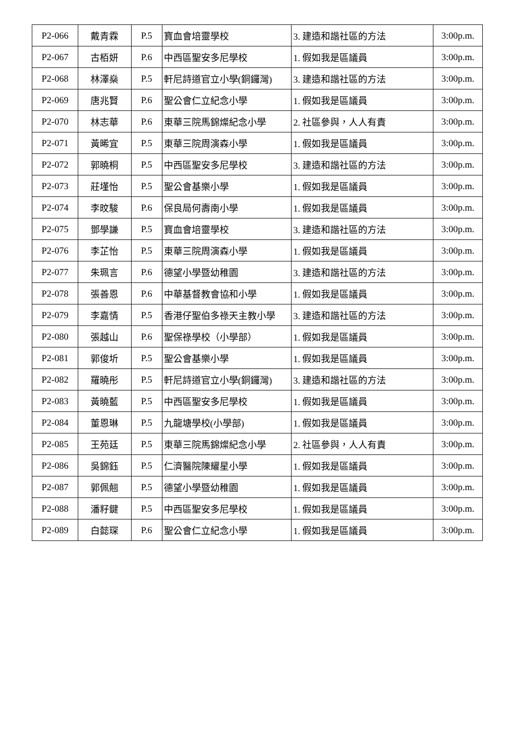| P2-066 | 戴青霖 | P.5 | 寶血會培靈學校 | 3. 建造和諧社區的方法 | 3:00p.m. |
| P2-067 | 古栢妍 | P.6 | 中西區聖安多尼學校 | 1. 假如我是區議員 | 3:00p.m. |
| P2-068 | 林澤燊 | P.5 | 軒尼詩道官立小學(銅鑼灣) | 3. 建造和諧社區的方法 | 3:00p.m. |
| P2-069 | 唐兆賢 | P.6 | 聖公會仁立紀念小學 | 1. 假如我是區議員 | 3:00p.m. |
| P2-070 | 林志華 | P.6 | 東華三院馬錦燦紀念小學 | 2. 社區參與，人人有責 | 3:00p.m. |
| P2-071 | 黃晞宜 | P.5 | 東華三院周演森小學 | 1. 假如我是區議員 | 3:00p.m. |
| P2-072 | 郭曉桐 | P.5 | 中西區聖安多尼學校 | 3. 建造和諧社區的方法 | 3:00p.m. |
| P2-073 | 莊墐怡 | P.5 | 聖公會基樂小學 | 1. 假如我是區議員 | 3:00p.m. |
| P2-074 | 李旼駿 | P.6 | 保良局何壽南小學 | 1. 假如我是區議員 | 3:00p.m. |
| P2-075 | 鄧學謙 | P.5 | 寶血會培靈學校 | 3. 建造和諧社區的方法 | 3:00p.m. |
| P2-076 | 李芷怡 | P.5 | 東華三院周演森小學 | 1. 假如我是區議員 | 3:00p.m. |
| P2-077 | 朱珮言 | P.6 | 德望小學暨幼稚園 | 3. 建造和諧社區的方法 | 3:00p.m. |
| P2-078 | 張善恩 | P.6 | 中華基督教會協和小學 | 1. 假如我是區議員 | 3:00p.m. |
| P2-079 | 李嘉情 | P.5 | 香港仔聖伯多祿天主教小學 | 3. 建造和諧社區的方法 | 3:00p.m. |
| P2-080 | 張越山 | P.6 | 聖保祿學校（小學部） | 1. 假如我是區議員 | 3:00p.m. |
| P2-081 | 郭俊圻 | P.5 | 聖公會基樂小學 | 1. 假如我是區議員 | 3:00p.m. |
| P2-082 | 羅曉彤 | P.5 | 軒尼詩道官立小學(銅鑼灣) | 3. 建造和諧社區的方法 | 3:00p.m. |
| P2-083 | 黃曉藍 | P.5 | 中西區聖安多尼學校 | 1. 假如我是區議員 | 3:00p.m. |
| P2-084 | 董恩琳 | P.5 | 九龍塘學校(小學部) | 1. 假如我是區議員 | 3:00p.m. |
| P2-085 | 王苑廷 | P.5 | 東華三院馬錦燦紀念小學 | 2. 社區參與，人人有責 | 3:00p.m. |
| P2-086 | 吳錦鈺 | P.5 | 仁濟醫院陳耀星小學 | 1. 假如我是區議員 | 3:00p.m. |
| P2-087 | 郭佩翹 | P.5 | 德望小學暨幼稚園 | 1. 假如我是區議員 | 3:00p.m. |
| P2-088 | 潘籽鍵 | P.5 | 中西區聖安多尼學校 | 1. 假如我是區議員 | 3:00p.m. |
| P2-089 | 白懿琛 | P.6 | 聖公會仁立紀念小學 | 1. 假如我是區議員 | 3:00p.m. |